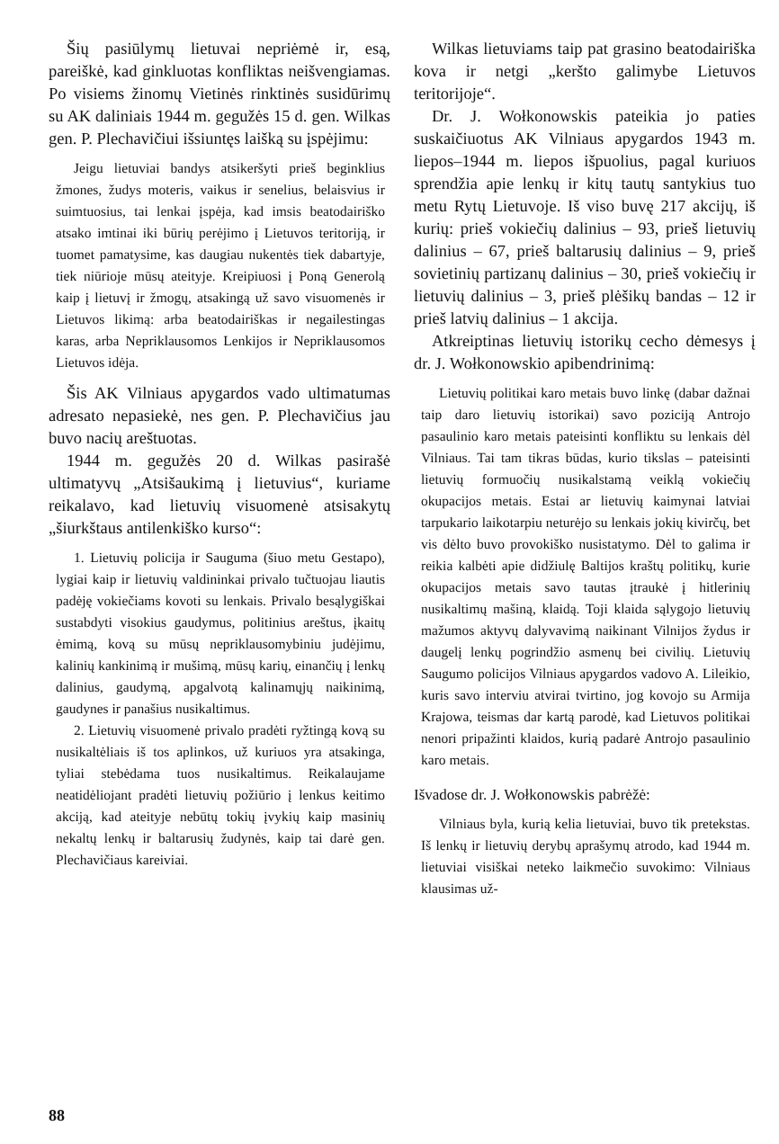Šių pasiūlymų lietuvai nepriėmė ir, esą, pareiškė, kad ginkluotas konfliktas neišvengiamas. Po visiems žinomų Vietinės rinktinės susidūrimų su AK daliniais 1944 m. gegužės 15 d. gen. Wilkas gen. P. Plechavičiui išsiuntęs laišką su įspėjimu:
Jeigu lietuviai bandys atsikeršyti prieš beginklius žmones, žudys moteris, vaikus ir senelius, belaisvius ir suimtuosius, tai lenkai įspėja, kad imsis beatodairiško atsako imtinai iki būrių perėjimo į Lietuvos teritoriją, ir tuomet pamatysime, kas daugiau nukentės tiek dabartyje, tiek niūrioje mūsų ateityje. Kreipiuosi į Poną Generolą kaip į lietuvį ir žmogų, atsakingą už savo visuomenės ir Lietuvos likimą: arba beatodairiškas ir negailestingas karas, arba Nepriklausomos Lenkijos ir Nepriklausomos Lietuvos idėja.
Šis AK Vilniaus apygardos vado ultimatumas adresato nepasiekė, nes gen. P. Plechavičius jau buvo nacių areštuotas.
1944 m. gegužės 20 d. Wilkas pasirašė ultimatyvų „Atsišaukimą į lietuvius“, kuriame reikalavo, kad lietuvių visuomenė atsisakytų „šiurkštaus antilenkiško kurso“:
1. Lietuvių policija ir Sauguma (šiuo metu Gestapo), lygiai kaip ir lietuvių valdininkai privalo tučtuojau liautis padėję vokiečiams kovoti su lenkais. Privalo besąlygiškai sustabdyti visokius gaudymus, politinius areštus, įkaitų ėmimą, kovą su mūsų nepriklausomybiniu judėjimu, kalinių kankinimą ir mušimą, mūsų karių, einančių į lenkų dalinius, gaudymą, apgalvotą kalinamųjų naikinimą, gaudynes ir panašius nusikaltimus.
2. Lietuvių visuomenė privalo pradėti ryžtingą kovą su nusikaltėliais iš tos aplinkos, už kuriuos yra atsakinga, tyliai stebėdama tuos nusikaltimus. Reikalaujame neatidėliojant pradėti lietuvių požiūrio į lenkus keitimo akciją, kad ateityje nebūtų tokių įvykių kaip masinių nekaltų lenkų ir baltarusių žudynės, kaip tai darė gen. Plechavičiaus kareiviai.
Wilkas lietuviams taip pat grasino beatodairiška kova ir netgi „keršto galimybe Lietuvos teritorijoje“.
Dr. J. Wołkonowskis pateikia jo paties suskaičiuotus AK Vilniaus apygardos 1943 m. liepos–1944 m. liepos išpuolius, pagal kuriuos sprendžia apie lenkų ir kitų tautų santykius tuo metu Rytų Lietuvoje. Iš viso buvę 217 akcijų, iš kurių: prieš vokiečių dalinius – 93, prieš lietuvių dalinius – 67, prieš baltarusių dalinius – 9, prieš sovietinių partizanų dalinius – 30, prieš vokiečių ir lietuvių dalinius – 3, prieš plėšikų bandas – 12 ir prieš latvių dalinius – 1 akcija.
Atkreiptinas lietuvių istorikų cecho dėmesys į dr. J. Wołkonowskio apibendrinimą:
Lietuvių politikai karo metais buvo linkę (dabar dažnai taip daro lietuvių istorikai) savo poziciją Antrojo pasaulinio karo metais pateisinti konfliktu su lenkais dėl Vilniaus. Tai tam tikras būdas, kurio tikslas – pateisinti lietuvių formuočių nusikalstamą veiklą vokiečių okupacijos metais. Estai ar lietuvių kaimynai latviai tarpukario laikotarpiu neturėjo su lenkais jokių kivirčų, bet vis dėlto buvo provokiško nusistatymo. Dėl to galima ir reikia kalbėti apie didžiulę Baltijos kraštų politikų, kurie okupacijos metais savo tautas įtraukė į hitlerinių nusikaltimų mašiną, klaidą. Toji klaida sąlygojo lietuvių mažumos aktyvų dalyvavimą naikinant Vilnijos žydus ir daugelį lenkų pogrindžio asmenų bei civilių. Lietuvių Saugumo policijos Vilniaus apygardos vadovo A. Lileikio, kuris savo interviu atvirai tvirtino, jog kovojo su Armija Krajowa, teismas dar kartą parodė, kad Lietuvos politikai nenori pripažinti klaidos, kurią padarė Antrojo pasaulinio karo metais.
Išvadose dr. J. Wołkonowskis pabrėžė:
Vilniaus byla, kurią kelia lietuviai, buvo tik pretekstas. Iš lenkų ir lietuvių derybų aprašymų atrodo, kad 1944 m. lietuviai visiškai neteko laikmečio suvokimo: Vilniaus klausimas už-
88